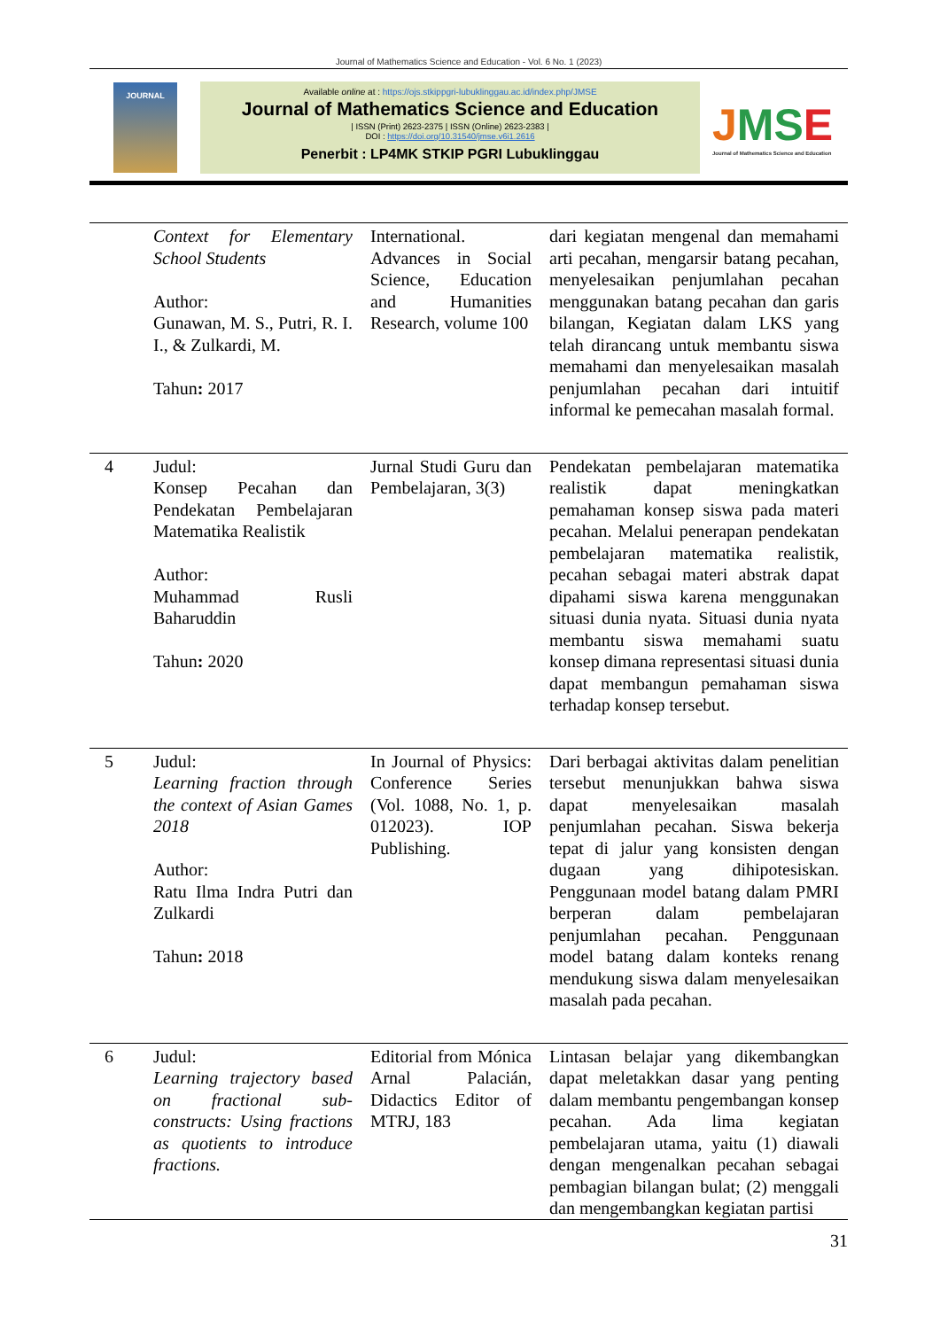Journal of Mathematics Science and Education - Vol. 6 No. 1 (2023)
JOURNAL
Available online at : https://ojs.stkippgri-lubuklinggau.ac.id/index.php/JMSE
Journal of Mathematics Science and Education
| ISSN (Print) 2623-2375 | ISSN (Online) 2623-2383 |
DOI : https://doi.org/10.31540/jmse.v6i1.2616
Penerbit : LP4MK STKIP PGRI Lubuklinggau
JMSE
Journal of Mathematics Science and Education
| | Context for Elementary School Students Author: Gunawan, M. S., Putri, R. I. I., & Zulkardi, M. Tahun : 2017 | International. Advances in Social Science, Education and Humanities Research, volume 100 | dari kegiatan mengenal dan memahami arti pecahan, mengarsir batang pecahan, menyelesaikan penjumlahan pecahan menggunakan batang pecahan dan garis bilangan, Kegiatan dalam LKS yang telah dirancang untuk membantu siswa memahami dan menyelesaikan masalah penjumlahan pecahan dari intuitif informal ke pemecahan masalah formal. |
| 4 | Judul: Konsep Pecahan dan Pendekatan Pembelajaran Matematika Realistik Author: Muhammad Rusli Baharuddin Tahun : 2020 | Jurnal Studi Guru dan Pembelajaran, 3(3) | Pendekatan pembelajaran matematika realistik dapat meningkatkan pemahaman konsep siswa pada materi pecahan. Melalui penerapan pendekatan pembelajaran matematika realistik, pecahan sebagai materi abstrak dapat dipahami siswa karena menggunakan situasi dunia nyata. Situasi dunia nyata membantu siswa memahami suatu konsep dimana representasi situasi dunia dapat membangun pemahaman siswa terhadap konsep tersebut. |
| 5 | Judul: Learning fraction through the context of Asian Games 2018 Author: Ratu Ilma Indra Putri dan Zulkardi Tahun : 2018 | In Journal of Physics: Conference Series (Vol. 1088, No. 1, p. 012023). IOP Publishing. | Dari berbagai aktivitas dalam penelitian tersebut menunjukkan bahwa siswa dapat menyelesaikan masalah penjumlahan pecahan. Siswa bekerja tepat di jalur yang konsisten dengan dugaan yang dihipotesiskan. Penggunaan model batang dalam PMRI berperan dalam pembelajaran penjumlahan pecahan. Penggunaan model batang dalam konteks renang mendukung siswa dalam menyelesaikan masalah pada pecahan. |
| 6 | Judul: Learning trajectory based on fractional sub-constructs: Using fractions as quotients to introduce fractions. | Editorial from Mónica Arnal Palacián, Didactics Editor of MTRJ, 183 | Lintasan belajar yang dikembangkan dapat meletakkan dasar yang penting dalam membantu pengembangan konsep pecahan. Ada lima kegiatan pembelajaran utama, yaitu (1) diawali dengan mengenalkan pecahan sebagai pembagian bilangan bulat; (2) menggali dan mengembangkan kegiatan partisi |
31